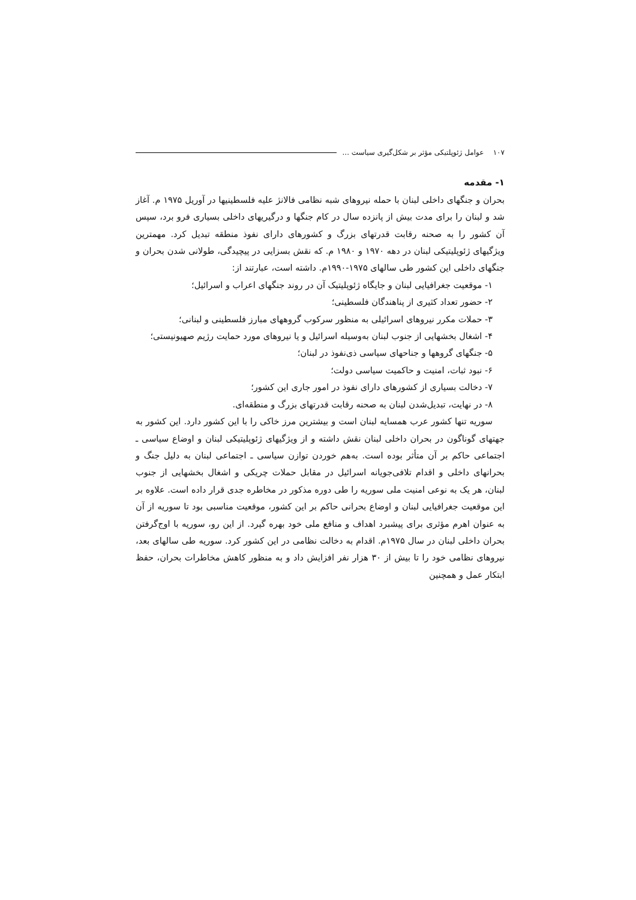۱۰۷ عوامل ژئوپلتیکی مؤثر بر شکل‌گیری سیاست ...
۱- مقدمه
بحران و جنگهای داخلی لبنان با حمله نیروهای شبه نظامی فالانژ علیه فلسطینیها در آوریل ۱۹۷۵ م. آغاز شد و لبنان را برای مدت بیش از پانزده سال در کام جنگها و درگیریهای داخلی بسیاری فرو برد، سپس آن کشور را به صحنه رقابت قدرتهای بزرگ و کشورهای دارای نفوذ منطقه تبدیل کرد. مهمترین ویژگیهای ژئوپلیتیکی لبنان در دهه ۱۹۷۰ و ۱۹۸۰ م. که نقش بسزایی در پیچیدگی، طولانی شدن بحران و جنگهای داخلی این کشور طی سالهای ۱۹۷۵-۱۹۹۰م. داشته است، عبارتند از:
۱- موقعیت جغرافیایی لبنان و جایگاه ژئوپلیتیک آن در روند جنگهای اعراب و اسرائیل؛
۲- حضور تعداد کثیری از پناهندگان فلسطینی؛
۳- حملات مکرر نیروهای اسرائیلی به منظور سرکوب گروههای مبارز فلسطینی و لبنانی؛
۴- اشغال بخشهایی از جنوب لبنان به‌وسیله اسرائیل و یا نیروهای مورد حمایت رژیم صهیونیستی؛
۵- جنگهای گروهها و جناحهای سیاسی ذی‌نفوذ در لبنان؛
۶- نبود ثبات، امنیت و حاکمیت سیاسی دولت؛
۷- دخالت بسیاری از کشورهای دارای نفوذ در امور جاری این کشور؛
۸- در نهایت، تبدیل‌شدن لبنان به صحنه رقابت قدرتهای بزرگ و منطقه‌ای.
سوریه تنها کشور عرب همسایه لبنان است و بیشترین مرز خاکی را با این کشور دارد. این کشور به جهتهای گوناگون در بحران داخلی لبنان نقش داشته و از ویژگیهای ژئوپلیتیکی لبنان و اوضاع سیاسی ـ اجتماعی حاکم بر آن متأثر بوده است. به‌هم خوردن توازن سیاسی ـ اجتماعی لبنان به دلیل جنگ و بحرانهای داخلی و اقدام تلافی‌جویانه اسرائیل در مقابل حملات چریکی و اشغال بخشهایی از جنوب لبنان، هر یک به نوعی امنیت ملی سوریه را طی دوره مذکور در مخاطره جدی قرار داده است. علاوه بر این موقعیت جغرافیایی لبنان و اوضاع بحرانی حاکم بر این کشور، موقعیت مناسبی بود تا سوریه از آن به عنوان اهرم مؤثری برای پیشبرد اهداف و منافع ملی خود بهره گیرد. از این رو، سوریه با اوج‌گرفتن بحران داخلی لبنان در سال ۱۹۷۵م. اقدام به دخالت نظامی در این کشور کرد. سوریه طی سالهای بعد، نیروهای نظامی خود را تا بیش از ۳۰ هزار نفر افزایش داد و به منظور کاهش مخاطرات بحران، حفظ ابتکار عمل و همچنین